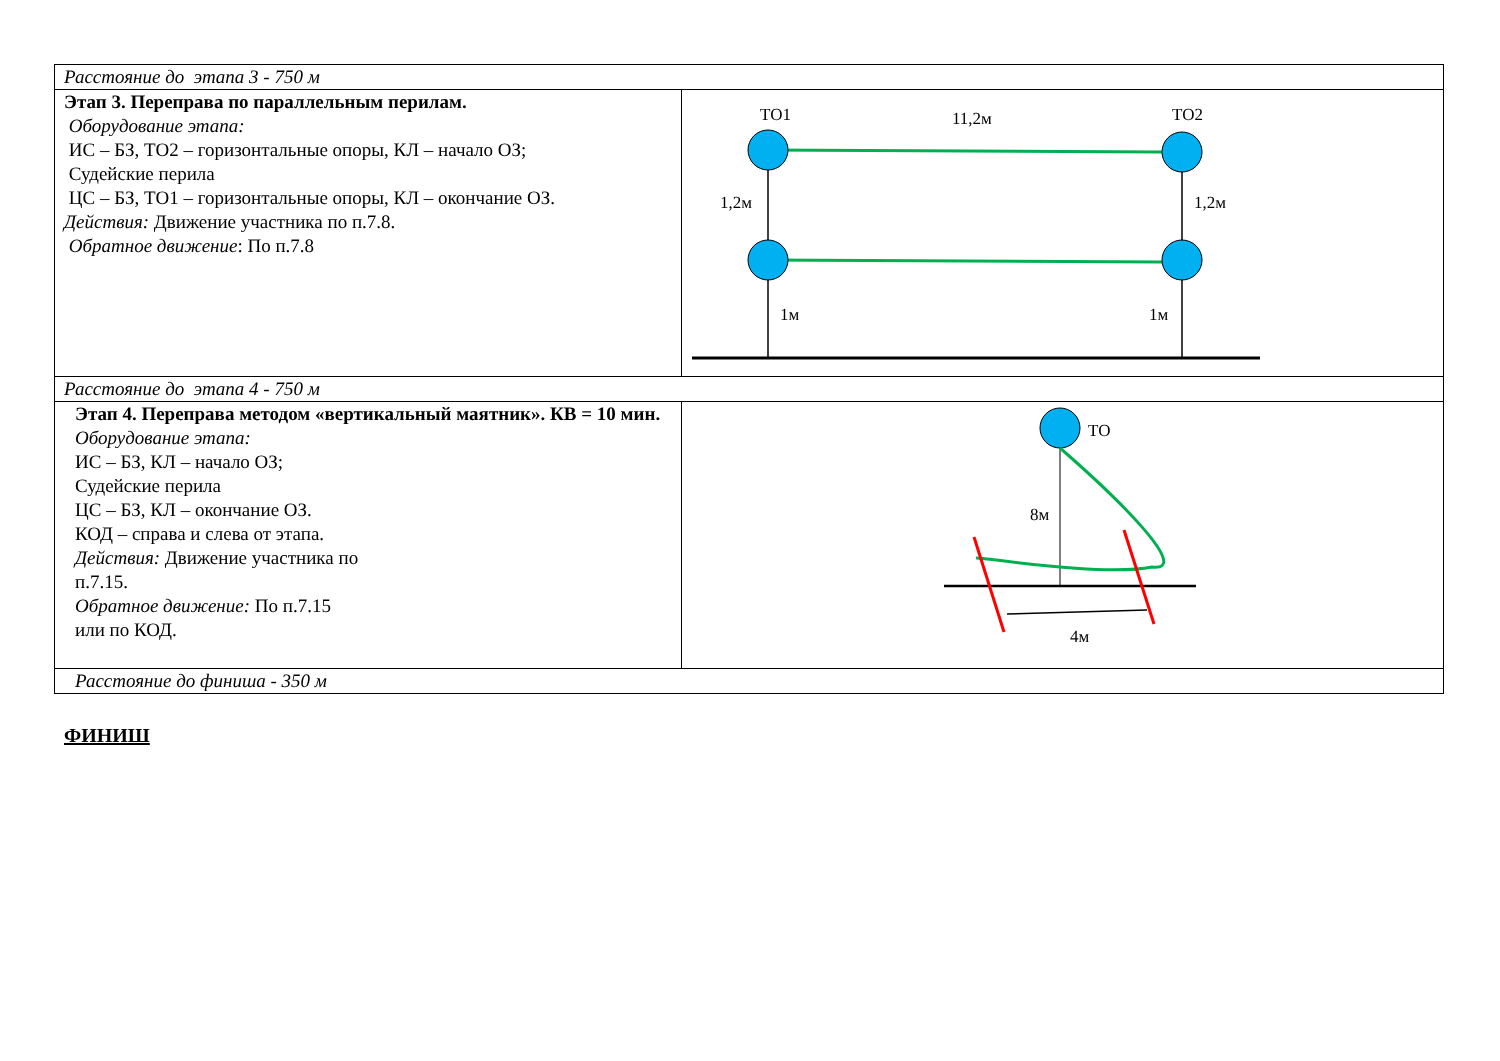| Расстояние до этапа 3 - 750 м | |
| Этап 3. Переправа по параллельным перилам. Оборудование этапа: ИС – БЗ, ТО2 – горизонтальные опоры, КЛ – начало ОЗ; Судейские перила ЦС – БЗ, ТО1 – горизонтальные опоры, КЛ – окончание ОЗ. Действия: Движение участника по п.7.8. Обратное движение : По п.7.8 | ТО1 11,2м ТО2 1,2м 1,2м 1м 1м |
| Расстояние до этапа 4 - 750 м | |
| Этап 4. Переправа методом «вертикальный маятник». КВ = 10 мин. Оборудование этапа: ИС – БЗ, КЛ – начало ОЗ; Судейские перила ЦС – БЗ, КЛ – окончание ОЗ. КОД – справа и слева от этапа. Действия: Движение участника по п.7.15. Обратное движение: По п.7.15 или по КОД. | ТО 8м 4м |
| Расстояние до финиша - 350 м | |
ФИНИШ